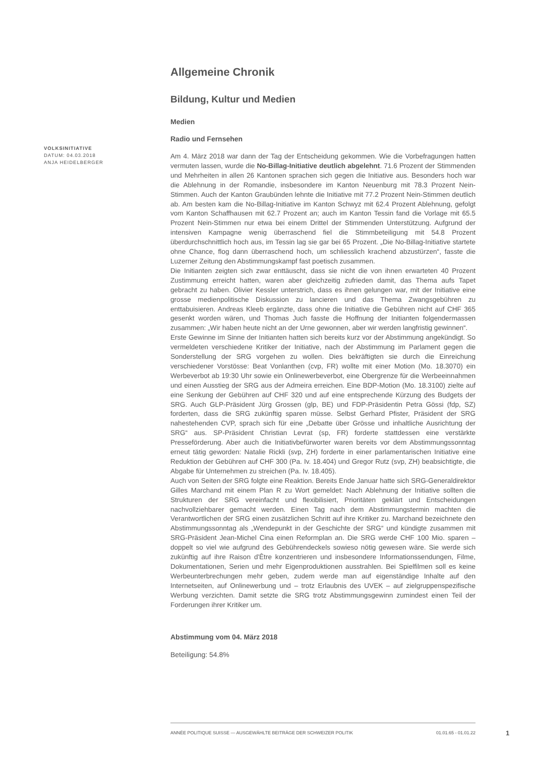VOLKSINITIATIVE
DATUM: 04.03.2018
ANJA HEIDELBERGER
Allgemeine Chronik
Bildung, Kultur und Medien
Medien
Radio und Fernsehen
Am 4. März 2018 war dann der Tag der Entscheidung gekommen. Wie die Vorbefragungen hatten vermuten lassen, wurde die No-Billag-Initiative deutlich abgelehnt. 71.6 Prozent der Stimmenden und Mehrheiten in allen 26 Kantonen sprachen sich gegen die Initiative aus. Besonders hoch war die Ablehnung in der Romandie, insbesondere im Kanton Neuenburg mit 78.3 Prozent Nein-Stimmen. Auch der Kanton Graubünden lehnte die Initiative mit 77.2 Prozent Nein-Stimmen deutlich ab. Am besten kam die No-Billag-Initiative im Kanton Schwyz mit 62.4 Prozent Ablehnung, gefolgt vom Kanton Schaffhausen mit 62.7 Prozent an; auch im Kanton Tessin fand die Vorlage mit 65.5 Prozent Nein-Stimmen nur etwa bei einem Drittel der Stimmenden Unterstützung. Aufgrund der intensiven Kampagne wenig überraschend fiel die Stimmbeteiligung mit 54.8 Prozent überdurchschnittlich hoch aus, im Tessin lag sie gar bei 65 Prozent. „Die No-Billag-Initiative startete ohne Chance, flog dann überraschend hoch, um schliesslich krachend abzustürzen“, fasste die Luzerner Zeitung den Abstimmungskampf fast poetisch zusammen.
Die Initianten zeigten sich zwar enttäuscht, dass sie nicht die von ihnen erwarteten 40 Prozent Zustimmung erreicht hatten, waren aber gleichzeitig zufrieden damit, das Thema aufs Tapet gebracht zu haben. Olivier Kessler unterstrich, dass es ihnen gelungen war, mit der Initiative eine grosse medienpolitische Diskussion zu lancieren und das Thema Zwangsgebühren zu enttabuisieren. Andreas Kleeb ergänzte, dass ohne die Initiative die Gebühren nicht auf CHF 365 gesenkt worden wären, und Thomas Juch fasste die Hoffnung der Initianten folgendermassen zusammen: „Wir haben heute nicht an der Urne gewonnen, aber wir werden langfristig gewinnen“.
Erste Gewinne im Sinne der Initianten hatten sich bereits kurz vor der Abstimmung angekündigt. So vermeldeten verschiedene Kritiker der Initiative, nach der Abstimmung im Parlament gegen die Sonderstellung der SRG vorgehen zu wollen. Dies bekräftigten sie durch die Einreichung verschiedener Vorstösse: Beat Vonlanthen (cvp, FR) wollte mit einer Motion (Mo. 18.3070) ein Werbeverbot ab 19:30 Uhr sowie ein Onlinewerbeverbot, eine Obergrenze für die Werbeeinnahmen und einen Ausstieg der SRG aus der Admeira erreichen. Eine BDP-Motion (Mo. 18.3100) zielte auf eine Senkung der Gebühren auf CHF 320 und auf eine entsprechende Kürzung des Budgets der SRG. Auch GLP-Präsident Jürg Grossen (glp, BE) und FDP-Präsidentin Petra Gössi (fdp, SZ) forderten, dass die SRG zukünftig sparen müsse. Selbst Gerhard Pfister, Präsident der SRG nahestehenden CVP, sprach sich für eine „Debatte über Grösse und inhaltliche Ausrichtung der SRG“ aus. SP-Präsident Christian Levrat (sp, FR) forderte stattdessen eine verstärkte Presseförderung. Aber auch die Initiativbefürworter waren bereits vor dem Abstimmungssonntag erneut tätig geworden: Natalie Rickli (svp, ZH) forderte in einer parlamentarischen Initiative eine Reduktion der Gebühren auf CHF 300 (Pa. Iv. 18.404) und Gregor Rutz (svp, ZH) beabsichtigte, die Abgabe für Unternehmen zu streichen (Pa. Iv. 18.405).
Auch von Seiten der SRG folgte eine Reaktion. Bereits Ende Januar hatte sich SRG-Generaldirektor Gilles Marchand mit einem Plan R zu Wort gemeldet: Nach Ablehnung der Initiative sollten die Strukturen der SRG vereinfacht und flexibilisiert, Prioritäten geklärt und Entscheidungen nachvollziehbarer gemacht werden. Einen Tag nach dem Abstimmungstermin machten die Verantwortlichen der SRG einen zusätzlichen Schritt auf ihre Kritiker zu. Marchand bezeichnete den Abstimmungssonntag als „Wendepunkt in der Geschichte der SRG“ und kündigte zusammen mit SRG-Präsident Jean-Michel Cina einen Reformplan an. Die SRG werde CHF 100 Mio. sparen – doppelt so viel wie aufgrund des Gebührendeckels sowieso nötig gewesen wäre. Sie werde sich zukünftig auf ihre Raison d'Être konzentrieren und insbesondere Informationssendungen, Filme, Dokumentationen, Serien und mehr Eigenproduktionen ausstrahlen. Bei Spielfilmen soll es keine Werbeunterbrechungen mehr geben, zudem werde man auf eigenständige Inhalte auf den Internetseiten, auf Onlinewerbung und – trotz Erlaubnis des UVEK – auf zielgruppenspezifische Werbung verzichten. Damit setzte die SRG trotz Abstimmungsgewinn zumindest einen Teil der Forderungen ihrer Kritiker um.
Abstimmung vom 04. März 2018
Beteiligung: 54.8%
ANNÉE POLITIQUE SUISSE — AUSGEWÄHLTE BEITRÄGE DER SCHWEIZER POLITIK 01.01.65 - 01.01.22
1